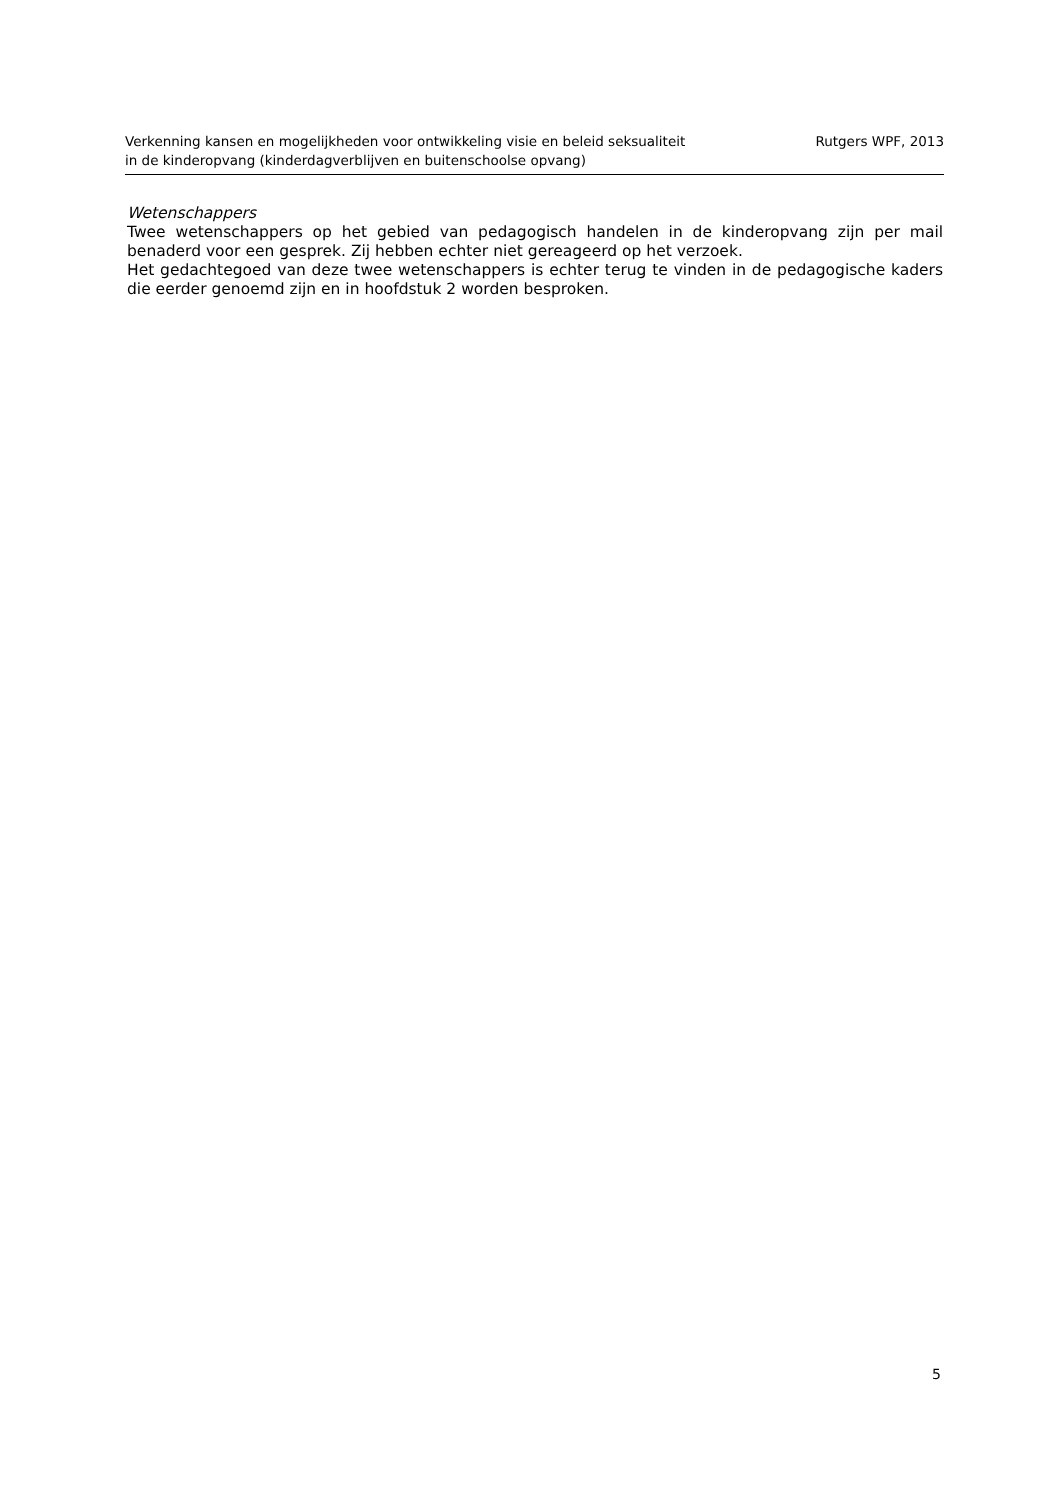Verkenning kansen en mogelijkheden voor ontwikkeling visie en beleid seksualiteit
in de kinderopvang (kinderdagverblijven en buitenschoolse opvang)
Rutgers WPF, 2013
Wetenschappers
Twee wetenschappers op het gebied van pedagogisch handelen in de kinderopvang zijn per mail benaderd voor een gesprek. Zij hebben echter niet gereageerd op het verzoek.
Het gedachtegoed van deze twee wetenschappers is echter terug te vinden in de pedagogische kaders die eerder genoemd zijn en in hoofdstuk 2 worden besproken.
5